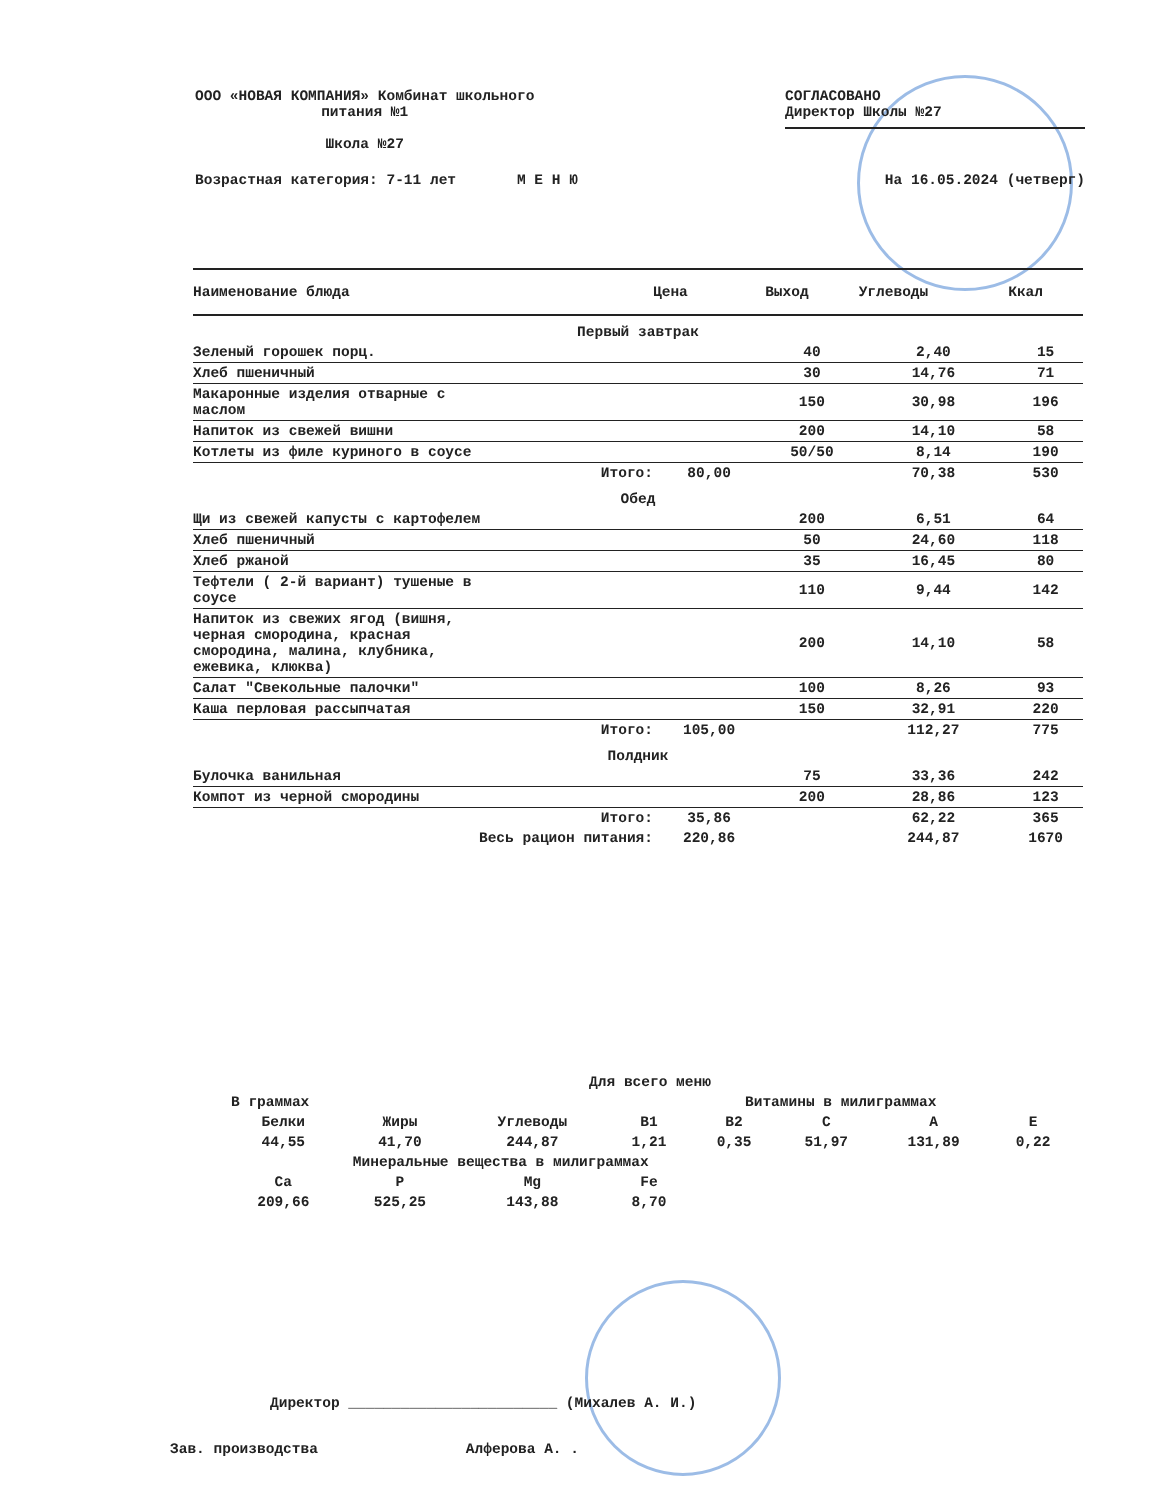ООО «НОВАЯ КОМПАНИЯ» Комбинат школьного
питания №1
Школа №27
СОГЛАСОВАНО
Директор Школы №27
Возрастная категория: 7-11 лет М Е Н Ю
На 16.05.2024 (четверг)
| Наименование блюда | Цена | Выход | Углеводы | Ккал |
| --- | --- | --- | --- | --- |
| Первый завтрак | | | | |
| Зеленый горошек порц. | | 40 | 2,40 | 15 |
| Хлеб пшеничный | | 30 | 14,76 | 71 |
| Макаронные изделия отварные с маслом | | 150 | 30,98 | 196 |
| Напиток из свежей вишни | | 200 | 14,10 | 58 |
| Котлеты из филе куриного в соусе | | 50/50 | 8,14 | 190 |
| Итого: | 80,00 | | 70,38 | 530 |
| Обед | | | | |
| Щи из свежей капусты с картофелем | | 200 | 6,51 | 64 |
| Хлеб пшеничный | | 50 | 24,60 | 118 |
| Хлеб ржаной | | 35 | 16,45 | 80 |
| Тефтели ( 2-й вариант) тушеные в соусе | | 110 | 9,44 | 142 |
| Напиток из свежих ягод (вишня, черная смородина, красная смородина, малина, клубника, ежевика, клюква) | | 200 | 14,10 | 58 |
| Салат "Свекольные палочки" | | 100 | 8,26 | 93 |
| Каша перловая рассыпчатая | | 150 | 32,91 | 220 |
| Итого: | 105,00 | | 112,27 | 775 |
| Полдник | | | | |
| Булочка ванильная | | 75 | 33,36 | 242 |
| Компот из черной смородины | | 200 | 28,86 | 123 |
| Итого: | 35,86 | | 62,22 | 365 |
| Весь рацион питания: | 220,86 | | 244,87 | 1670 |
| Для всего меню | | | | | | | |
| В граммах | | | Витамины в милиграммах | | | | |
| Белки | Жиры | Углеводы | B1 | B2 | C | A | E |
| 44,55 | 41,70 | 244,87 | 1,21 | 0,35 | 51,97 | 131,89 | 0,22 |
| Минеральные вещества в милиграммах | | | | | | | |
| Ca | P | Mg | Fe | | | | |
| 209,66 | 525,25 | 143,88 | 8,70 | | | | |
Директор ________________________ (Михалев А. И.)
Зав. производства Алферова А. .